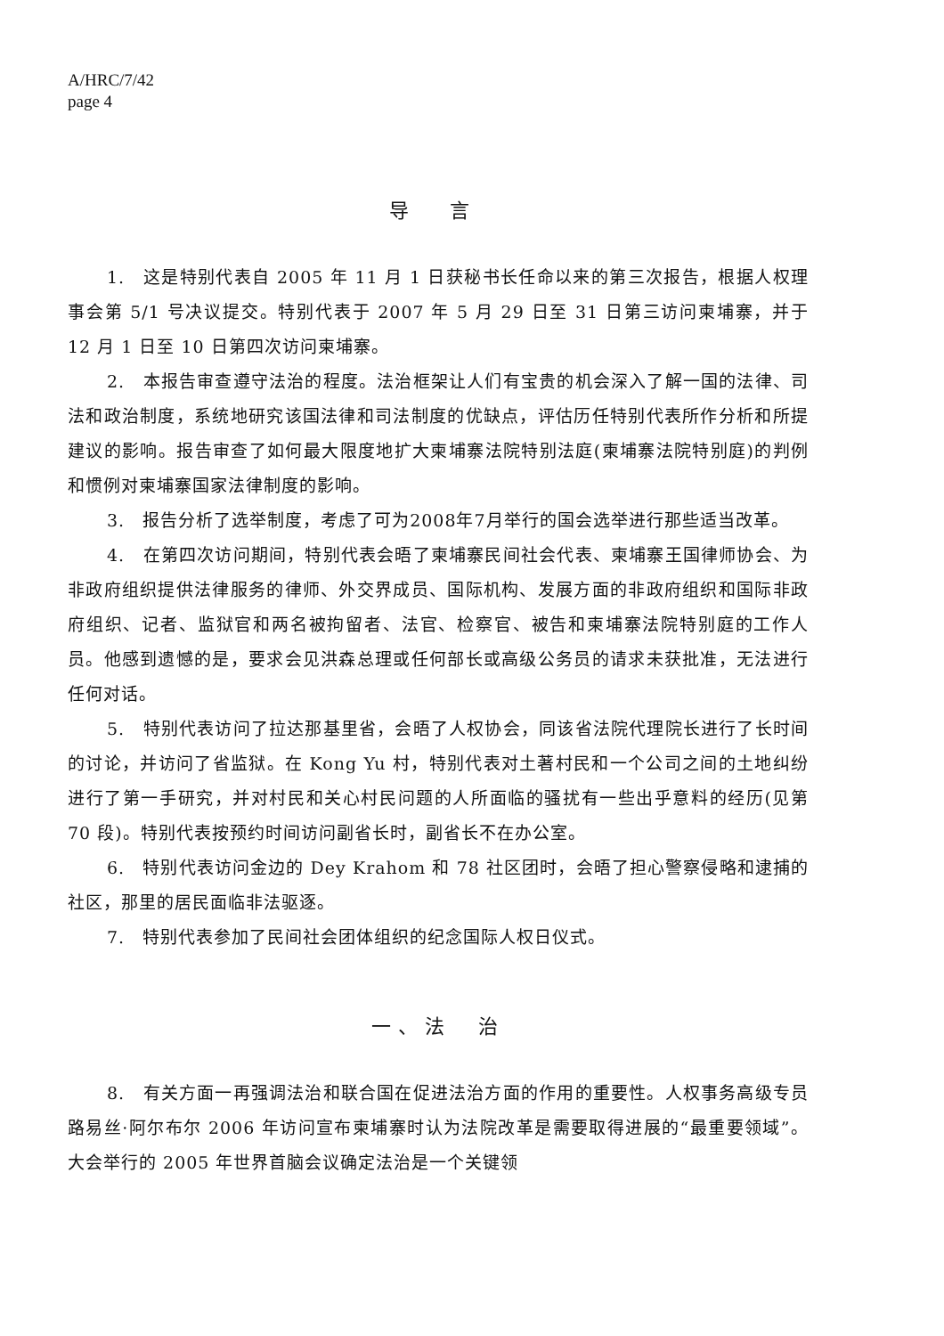A/HRC/7/42
page 4
导 言
1.　这是特别代表自 2005 年 11 月 1 日获秘书长任命以来的第三次报告，根据人权理事会第 5/1 号决议提交。特别代表于 2007 年 5 月 29 日至 31 日第三访问柬埔寨，并于 12 月 1 日至 10 日第四次访问柬埔寨。
2.　本报告审查遵守法治的程度。法治框架让人们有宝贵的机会深入了解一国的法律、司法和政治制度，系统地研究该国法律和司法制度的优缺点，评估历任特别代表所作分析和所提建议的影响。报告审查了如何最大限度地扩大柬埔寨法院特别法庭(柬埔寨法院特别庭)的判例和惯例对柬埔寨国家法律制度的影响。
3.　报告分析了选举制度，考虑了可为2008年7月举行的国会选举进行那些适当改革。
4.　在第四次访问期间，特别代表会晤了柬埔寨民间社会代表、柬埔寨王国律师协会、为非政府组织提供法律服务的律师、外交界成员、国际机构、发展方面的非政府组织和国际非政府组织、记者、监狱官和两名被拘留者、法官、检察官、被告和柬埔寨法院特别庭的工作人员。他感到遗憾的是，要求会见洪森总理或任何部长或高级公务员的请求未获批准，无法进行任何对话。
5.　特别代表访问了拉达那基里省，会晤了人权协会，同该省法院代理院长进行了长时间的讨论，并访问了省监狱。在 Kong Yu 村，特别代表对土著村民和一个公司之间的土地纠纷进行了第一手研究，并对村民和关心村民问题的人所面临的骚扰有一些出乎意料的经历(见第 70 段)。特别代表按预约时间访问副省长时，副省长不在办公室。
6.　特别代表访问金边的 Dey Krahom 和 78 社区团时，会晤了担心警察侵略和逮捕的社区，那里的居民面临非法驱逐。
7.　特别代表参加了民间社会团体组织的纪念国际人权日仪式。
一、法　治
8.　有关方面一再强调法治和联合国在促进法治方面的作用的重要性。人权事务高级专员路易丝·阿尔布尔 2006 年访问宣布柬埔寨时认为法院改革是需要取得进展的“最重要领域”。大会举行的 2005 年世界首脑会议确定法治是一个关键领